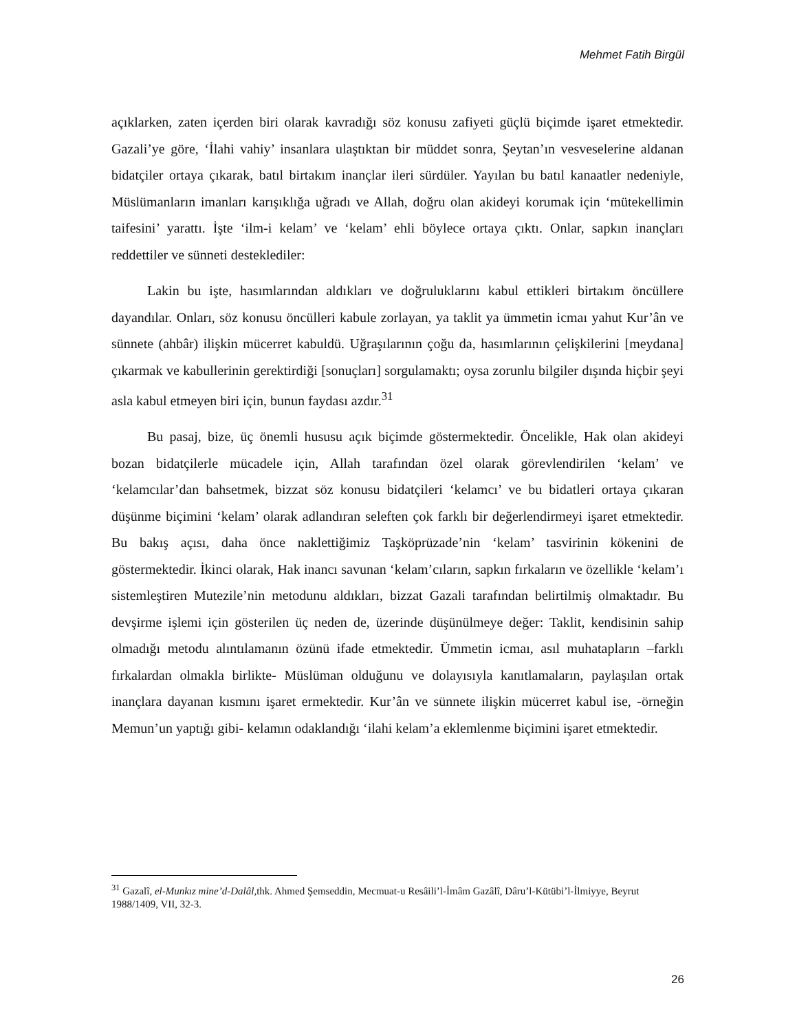Mehmet Fatih Birgül
açıklarken, zaten içerden biri olarak kavradığı söz konusu zafiyeti güçlü biçimde işaret etmektedir. Gazali’ye göre, ‘İlahi vahiy’ insanlara ulaştıktan bir müddet sonra, Şeytan’ın vesveselerine aldanan bidatçiler ortaya çıkarak, batıl birtakım inançlar ileri sürdüler. Yayılan bu batıl kanaatler nedeniyle, Müslümanların imanları karışıklığa uğradı ve Allah, doğru olan akideyi korumak için ‘mütekellimin taifesini’ yarattı. İşte ‘ilm-i kelam’ ve ‘kelam’ ehli böylece ortaya çıktı. Onlar, sapkın inançları reddettiler ve sünneti desteklediler:
Lakin bu işte, hasımlarından aldıkları ve doğruluklarını kabul ettikleri birtakım öncüllere dayandılar. Onları, söz konusu öncülleri kabule zorlayan, ya taklit ya ümmetin icmaı yahut Kur’ân ve sünnete (ahbâr) ilişkin mücerret kabuldü. Uğraşılarının çoğu da, hasımlarının çelişkilerini [meydana] çıkarmak ve kabullerinin gerektirdiği [sonuçları] sorgulamaktı; oysa zorunlu bilgiler dışında hiçbir şeyi asla kabul etmeyen biri için, bunun faydası azdır.<sup>31</sup>
Bu pasaj, bize, üç önemli hususu açık biçimde göstermektedir. Öncelikle, Hak olan akideyi bozan bidatçilerle mücadele için, Allah tarafından özel olarak görevlendirilen ‘kelam’ ve ‘kelamcılar’dan bahsetmek, bizzat söz konusu bidatçileri ‘kelamcı’ ve bu bidatleri ortaya çıkaran düşünme biçimini ‘kelam’ olarak adlandıran seleften çok farklı bir değerlendirmeyi işaret etmektedir. Bu bakış açısı, daha önce naklettiğimiz Taşköprüzade’nin ‘kelam’ tasvirinin kökenini de göstermektedir. İkinci olarak, Hak inancı savunan ‘kelam’cıların, sapkın fırkaların ve özellikle ‘kelam’ı sistemleştiren Mutezile’nin metodunu aldıkları, bizzat Gazali tarafından belirtilmiş olmaktadır. Bu devşirme işlemi için gösterilen üç neden de, üzerinde düşünülmeye değer: Taklit, kendisinin sahip olmadığı metodu alıntılamanın özünü ifade etmektedir. Ümmetin icmaı, asıl muhatapların –farklı fırkalardan olmakla birlikte- Müslüman olduğunu ve dolayısıyla kanıtlamaların, paylaşılan ortak inançlara dayanan kısmını işaret ermektedir. Kur’ân ve sünnete ilişkin mücerret kabul ise, -örneğin Memun’un yaptığı gibi- kelamın odaklandığı ‘ilahi kelam’a eklemlenme biçimini işaret etmektedir.
<sup>31</sup> Gazalî, el-Munkız mine’d-Dalâl, thk. Ahmed Şemseddin, Mecmuat-u Resâili’l-İmâm Gazâlî, Dâru’l-Kütübi’l-İlmiyye, Beyrut 1988/1409, VII, 32-3.
26